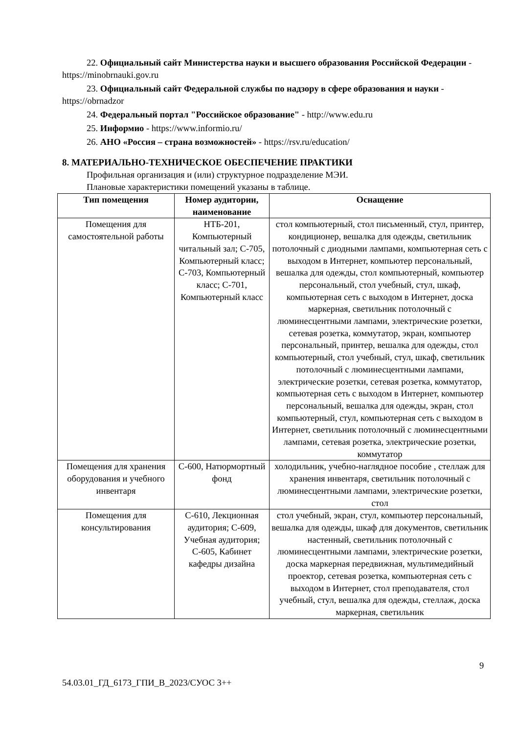22. Официальный сайт Министерства науки и высшего образования Российской Федерации - https://minobrnauki.gov.ru
23. Официальный сайт Федеральной службы по надзору в сфере образования и науки - https://obrnadzor
24. Федеральный портал "Российское образование" - http://www.edu.ru
25. Информио - https://www.informio.ru/
26. АНО «Россия – страна возможностей» - https://rsv.ru/education/
8. МАТЕРИАЛЬНО-ТЕХНИЧЕСКОЕ ОБЕСПЕЧЕНИЕ ПРАКТИКИ
Профильная организация и (или) структурное подразделение МЭИ.
Плановые характеристики помещений указаны в таблице.
| Тип помещения | Номер аудитории, наименование | Оснащение |
| --- | --- | --- |
| Помещения для самостоятельной работы | НТБ-201, Компьютерный читальный зал; С-705, Компьютерный класс; С-703, Компьютерный класс; С-701, Компьютерный класс | стол компьютерный, стол письменный, стул, принтер, кондиционер, вешалка для одежды, светильник потолочный с диодными лампами, компьютерная сеть с выходом в Интернет, компьютер персональный, вешалка для одежды, стол компьютерный, компьютер персональный, стол учебный, стул, шкаф, компьютерная сеть с выходом в Интернет, доска маркерная, светильник потолочный с люминесцентными лампами, электрические розетки, сетевая розетка, коммутатор, экран, компьютер персональный, принтер, вешалка для одежды, стол компьютерный, стол учебный, стул, шкаф, светильник потолочный с люминесцентными лампами, электрические розетки, сетевая розетка, коммутатор, компьютерная сеть с выходом в Интернет, компьютер персональный, вешалка для одежды, экран, стол компьютерный, стул, компьютерная сеть с выходом в Интернет, светильник потолочный с люминесцентными лампами, сетевая розетка, электрические розетки, коммутатор |
| Помещения для хранения оборудования и учебного инвентаря | С-600, Натюрмортный фонд | холодильник, учебно-наглядное пособие , стеллаж для хранения инвентаря, светильник потолочный с люминесцентными лампами, электрические розетки, стол |
| Помещения для консультирования | С-610, Лекционная аудитория; С-609, Учебная аудитория; С-605, Кабинет кафедры дизайна | стол учебный, экран, стул, компьютер персональный, вешалка для одежды, шкаф для документов, светильник настенный, светильник потолочный с люминесцентными лампами, электрические розетки, доска маркерная передвижная, мультимедийный проектор, сетевая розетка, компьютерная сеть с выходом в Интернет, стол преподавателя, стол учебный, стул, вешалка для одежды, стеллаж, доска маркерная, светильник |
9
54.03.01_ГД_6173_ГПИ_В_2023/СУОС 3++